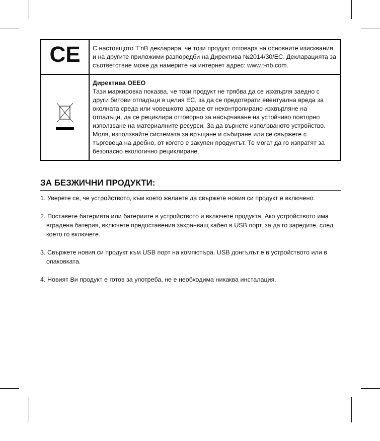| CE | С настоящото T’nB декларира, че този продукт отговаря на основните изисквания и на другите приложими разпоредби на Директива №2014/30/ЕС. Декларацията за съответствие може да намерите на интернет адрес: www.t-nb.com. |
| | Директива ОЕЕО Тази маркировка показва, че този продукт не трябва да се изхвърля заедно с други битови отпадъци в целия ЕС, за да се предотврати евентуална вреда за околната среда или човешкото здраве от неконтролирано изхвърляне на отпадъци, да се рециклира отговорно за насърчаване на устойчиво повторно използване на материалните ресурси. За да върнете използваното устройство. Моля, използвайте системата за връщане и събиране или се свържете с търговеца на дребно, от когото е закупен продуктът. Те могат да го изпратят за безопасно екологично рециклиране. |
ЗА БЕЗЖИЧНИ ПРОДУКТИ:
1. Уверете се, че устройството, към което желаете да свържете новия си продукт е включено.
2. Поставете батерията или батериите в устройството и включете продукта. Ако устройството има вградена батерия, включете предоставения захранващ кабел в USB порт, за да го заредите, след което го включете.
3. Свържете новия си продукт към USB порт на компютъра. USB донгълът е в устройството или в опаковката.
4. Новият Ви продукт е готов за употреба, не е необходима никаква инсталация.